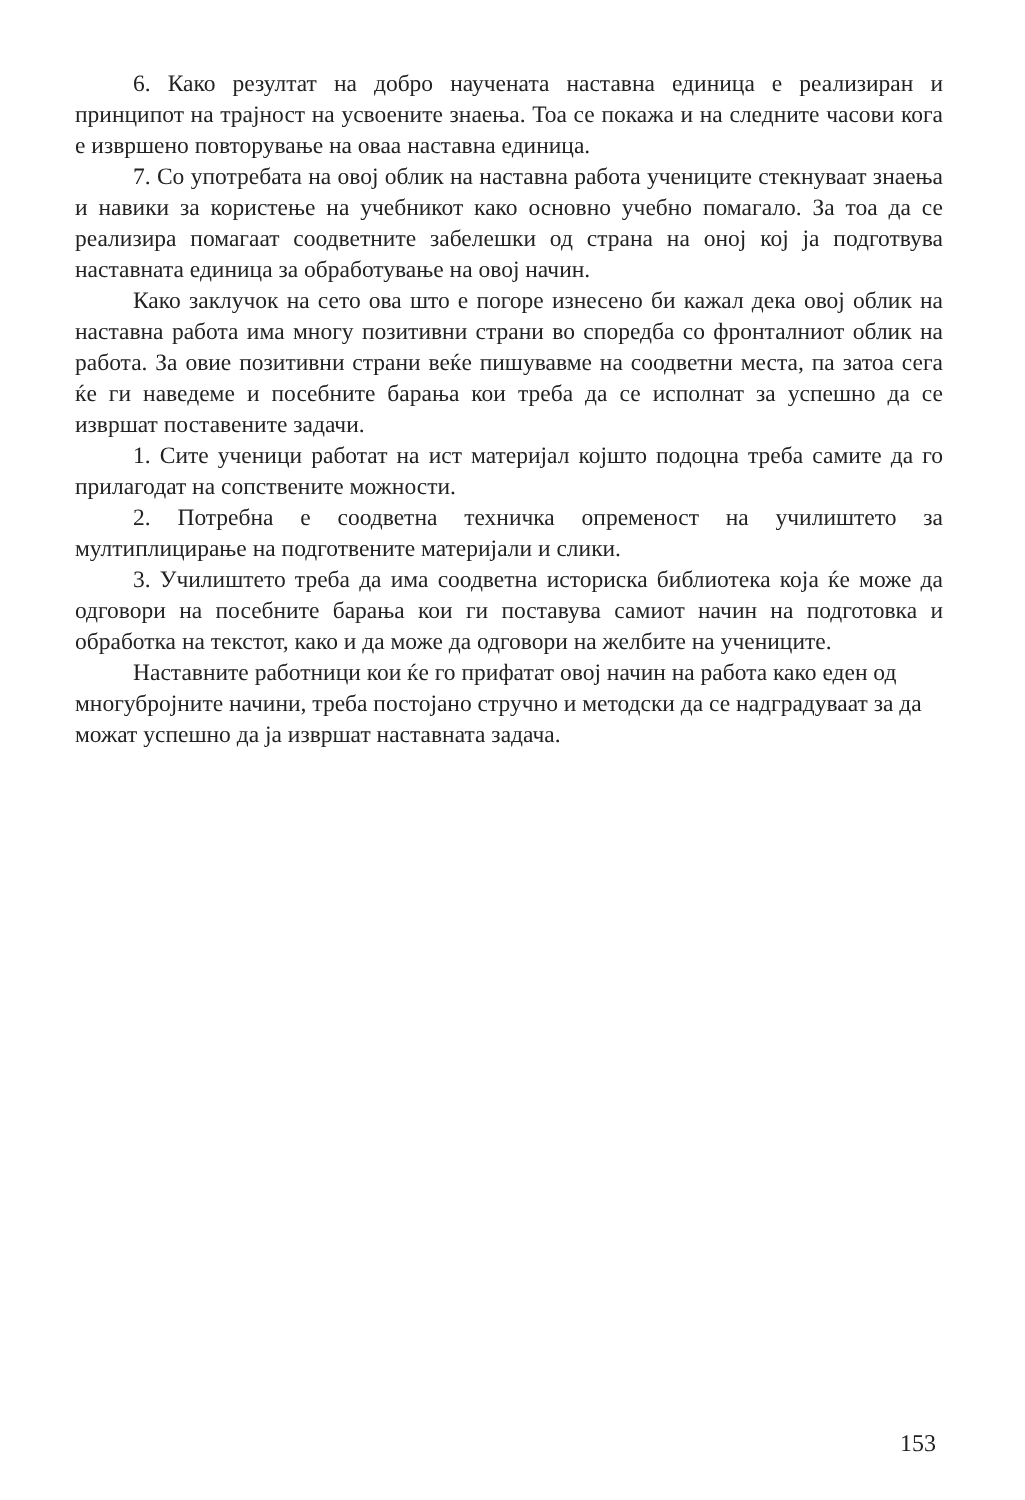6. Како резултат на добро научената наставна единица е реализиран и принципот на трајност на усвоените знаења. Тоа се покажа и на следните часови кога е извршено повторување на оваа наставна единица.
7. Со употребата на овој облик на наставна работа учениците стекнуваат знаења и навики за користење на учебникот како основно учебно помагало. За тоа да се реализира помагаат соодветните забелешки од страна на оној кој ја подготвува наставната единица за обработување на овој начин.
Како заклучок на сето ова што е погоре изнесено би кажал дека овој облик на наставна работа има многу позитивни страни во споредба со фронталниот облик на работа. За овие позитивни страни веќе пишувавме на соодветни места, па затоа сега ќе ги наведеме и посебните барања кои треба да се исполнат за успешно да се извршат поставените задачи.
1. Сите ученици работат на ист материјал којшто подоцна треба самите да го прилагодат на сопствените можности.
2. Потребна е соодветна техничка опременост на училиштето за мултиплицирање на подготвените материјали и слики.
3. Училиштето треба да има соодветна историска библиотека која ќе може да одговори на посебните барања кои ги поставува самиот начин на подготовка и обработка на текстот, како и да може да одговори на желбите на учениците.
Наставните работници кои ќе го прифатат овој начин на работа како еден од многубројните начини, треба постојано стручно и методски да се надградуваат за да можат успешно да ја извршат наставната задача.
153